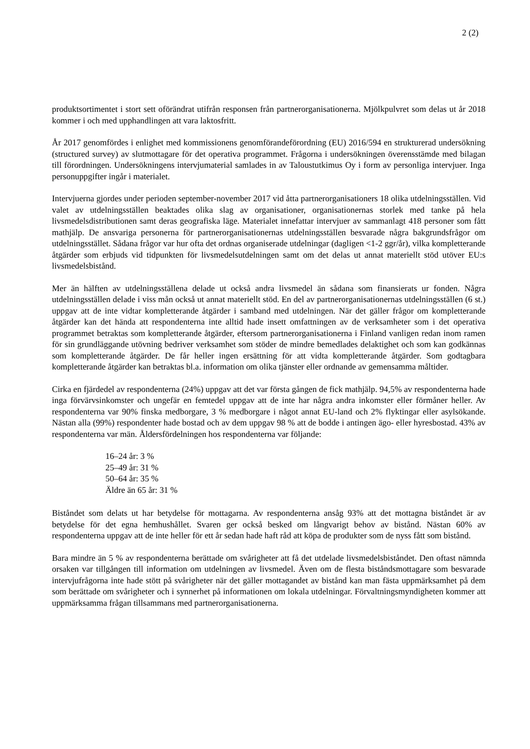2 (2)
produktsortimentet i stort sett oförändrat utifrån responsen från partnerorganisationerna. Mjölkpulvret som delas ut år 2018 kommer i och med upphandlingen att vara laktosfritt.
År 2017 genomfördes i enlighet med kommissionens genomförandeförordning (EU) 2016/594 en strukturerad undersökning (structured survey) av slutmottagare för det operativa programmet. Frågorna i undersökningen överensstämde med bilagan till förordningen. Undersökningens intervjumaterial samlades in av Taloustutkimus Oy i form av personliga intervjuer. Inga personuppgifter ingår i materialet.
Intervjuerna gjordes under perioden september-november 2017 vid åtta partnerorganisationers 18 olika utdelningsställen. Vid valet av utdelningsställen beaktades olika slag av organisationer, organisationernas storlek med tanke på hela livsmedelsdistributionen samt deras geografiska läge. Materialet innefattar intervjuer av sammanlagt 418 personer som fått mathjälp. De ansvariga personerna för partnerorganisationernas utdelningsställen besvarade några bakgrundsfrågor om utdelningsstället. Sådana frågor var hur ofta det ordnas organiserade utdelningar (dagligen <1-2 ggr/år), vilka kompletterande åtgärder som erbjuds vid tidpunkten för livsmedelsutdelningen samt om det delas ut annat materiellt stöd utöver EU:s livsmedelsbistånd.
Mer än hälften av utdelningsställena delade ut också andra livsmedel än sådana som finansierats ur fonden. Några utdelningsställen delade i viss mån också ut annat materiellt stöd. En del av partnerorganisationernas utdelningsställen (6 st.) uppgav att de inte vidtar kompletterande åtgärder i samband med utdelningen. När det gäller frågor om kompletterande åtgärder kan det hända att respondenterna inte alltid hade insett omfattningen av de verksamheter som i det operativa programmet betraktas som kompletterande åtgärder, eftersom partnerorganisationerna i Finland vanligen redan inom ramen för sin grundläggande utövning bedriver verksamhet som stöder de mindre bemedlades delaktighet och som kan godkännas som kompletterande åtgärder. De får heller ingen ersättning för att vidta kompletterande åtgärder. Som godtagbara kompletterande åtgärder kan betraktas bl.a. information om olika tjänster eller ordnande av gemensamma måltider.
Cirka en fjärdedel av respondenterna (24%) uppgav att det var första gången de fick mathjälp. 94,5% av respondenterna hade inga förvärvsinkomster och ungefär en femtedel uppgav att de inte har några andra inkomster eller förmåner heller. Av respondenterna var 90% finska medborgare, 3 % medborgare i något annat EU-land och 2% flyktingar eller asylsökande. Nästan alla (99%) respondenter hade bostad och av dem uppgav 98 % att de bodde i antingen ägo- eller hyresbostad. 43% av respondenterna var män. Åldersfördelningen hos respondenterna var följande:
16–24 år: 3 %
25–49 år: 31 %
50–64 år: 35 %
Äldre än 65 år: 31 %
Biståndet som delats ut har betydelse för mottagarna. Av respondenterna ansåg 93% att det mottagna biståndet är av betydelse för det egna hemhushållet. Svaren ger också besked om långvarigt behov av bistånd. Nästan 60% av respondenterna uppgav att de inte heller för ett år sedan hade haft råd att köpa de produkter som de nyss fått som bistånd.
Bara mindre än 5 % av respondenterna berättade om svårigheter att få det utdelade livsmedelsbiståndet. Den oftast nämnda orsaken var tillgången till information om utdelningen av livsmedel. Även om de flesta biståndsmottagare som besvarade intervjufrågorna inte hade stött på svårigheter när det gäller mottagandet av bistånd kan man fästa uppmärksamhet på dem som berättade om svårigheter och i synnerhet på informationen om lokala utdelningar. Förvaltningsmyndigheten kommer att uppmärksamma frågan tillsammans med partnerorganisationerna.